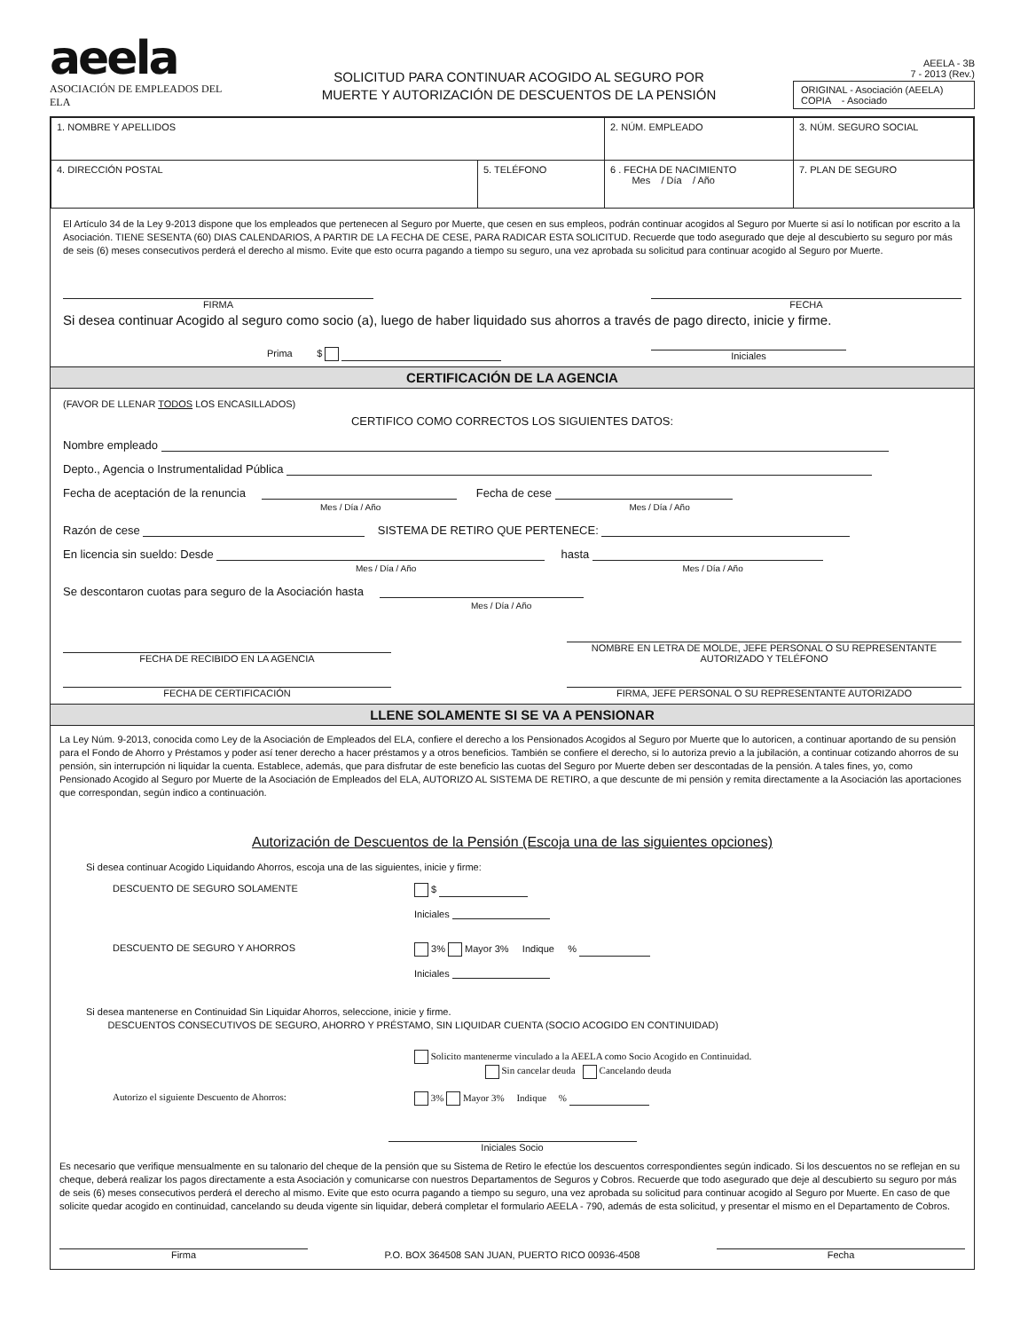aeela
ASOCIACIÓN DE EMPLEADOS DEL ELA
SOLICITUD PARA CONTINUAR ACOGIDO AL SEGURO POR
MUERTE Y AUTORIZACIÓN DE DESCUENTOS DE LA PENSIÓN
AEELA - 3B
7 - 2013 (Rev.)
ORIGINAL - Asociación (AEELA)
COPIA - Asociado
| 1. NOMBRE Y APELLIDOS | | 2. NÚM. EMPLEADO | 3. NÚM. SEGURO SOCIAL |
| 4. DIRECCIÓN POSTAL | 5. TELÉFONO | 6 . FECHA DE NACIMIENTO Mes / Día / Año | 7. PLAN DE SEGURO |
El Artículo 34 de la Ley 9-2013 dispone que los empleados que pertenecen al Seguro por Muerte, que cesen en sus empleos, podrán continuar acogidos al Seguro por Muerte si así lo notifican por escrito a la Asociación. TIENE SESENTA (60) DIAS CALENDARIOS, A PARTIR DE LA FECHA DE CESE, PARA RADICAR ESTA SOLICITUD. Recuerde que todo asegurado que deje al descubierto su seguro por más de seis (6) meses consecutivos perderá el derecho al mismo. Evite que esto ocurra pagando a tiempo su seguro, una vez aprobada su solicitud para continuar acogido al Seguro por Muerte.
FIRMA
FECHA
Si desea continuar Acogido al seguro como socio (a), luego de haber liquidado sus ahorros a través de pago directo, inicie y firme.
Prima $ Iniciales
CERTIFICACIÓN DE LA AGENCIA
(FAVOR DE LLENAR TODOS LOS ENCASILLADOS)
CERTIFICO COMO CORRECTOS LOS SIGUIENTES DATOS:
Nombre empleado
Depto., Agencia o Instrumentalidad Pública
Fecha de aceptación de la renuncia Fecha de cese
Mes / Día / Año Mes / Día / Año
Razón de cese SISTEMA DE RETIRO QUE PERTENECE:
En licencia sin sueldo: Desde hasta
Mes / Día / Año Mes / Día / Año
Se descontaron cuotas para seguro de la Asociación hasta
Mes / Día / Año
FECHA DE RECIBIDO EN LA AGENCIA
NOMBRE EN LETRA DE MOLDE, JEFE PERSONAL O SU REPRESENTANTE AUTORIZADO Y TELÉFONO
FECHA DE CERTIFICACIÓN
FIRMA, JEFE PERSONAL O SU REPRESENTANTE AUTORIZADO
LLENE SOLAMENTE SI SE VA A PENSIONAR
La Ley Núm. 9-2013, conocida como Ley de la Asociación de Empleados del ELA, confiere el derecho a los Pensionados Acogidos al Seguro por Muerte que lo autoricen, a continuar aportando de su pensión para el Fondo de Ahorro y Préstamos y poder así tener derecho a hacer préstamos y a otros beneficios. También se confiere el derecho, si lo autoriza previo a la jubilación, a continuar cotizando ahorros de su pensión, sin interrupción ni liquidar la cuenta. Establece, además, que para disfrutar de este beneficio las cuotas del Seguro por Muerte deben ser descontadas de la pensión. A tales fines, yo, como Pensionado Acogido al Seguro por Muerte de la Asociación de Empleados del ELA, AUTORIZO AL SISTEMA DE RETIRO, a que descunte de mi pensión y remita directamente a la Asociación las aportaciones que correspondan, según indico a continuación.
Autorización de Descuentos de la Pensión (Escoja una de las siguientes opciones)
Si desea continuar Acogido Liquidando Ahorros, escoja una de las siguientes, inicie y firme:
DESCUENTO DE SEGURO SOLAMENTE $
Iniciales
DESCUENTO DE SEGURO Y AHORROS 3% Mayor 3% Indique %
Iniciales
Si desea mantenerse en Continuidad Sin Liquidar Ahorros, seleccione, inicie y firme.
DESCUENTOS CONSECUTIVOS DE SEGURO, AHORRO Y PRÉSTAMO, SIN LIQUIDAR CUENTA (SOCIO ACOGIDO EN CONTINUIDAD)
Solicito mantenerme vinculado a la AEELA como Socio Acogido en Continuidad.
Sin cancelar deuda Cancelando deuda
Autorizo el siguiente Descuento de Ahorros: 3% Mayor 3% Indique %
Iniciales Socio
Es necesario que verifique mensualmente en su talonario del cheque de la pensión que su Sistema de Retiro le efectúe los descuentos correspondientes según indicado. Si los descuentos no se reflejan en su cheque, deberá realizar los pagos directamente a esta Asociación y comunicarse con nuestros Departamentos de Seguros y Cobros. Recuerde que todo asegurado que deje al descubierto su seguro por más de seis (6) meses consecutivos perderá el derecho al mismo. Evite que esto ocurra pagando a tiempo su seguro, una vez aprobada su solicitud para continuar acogido al Seguro por Muerte. En caso de que solicite quedar acogido en continuidad, cancelando su deuda vigente sin liquidar, deberá completar el formulario AEELA - 790, además de esta solicitud, y presentar el mismo en el Departamento de Cobros.
Firma
P.O. BOX 364508 SAN JUAN, PUERTO RICO 00936-4508
Fecha